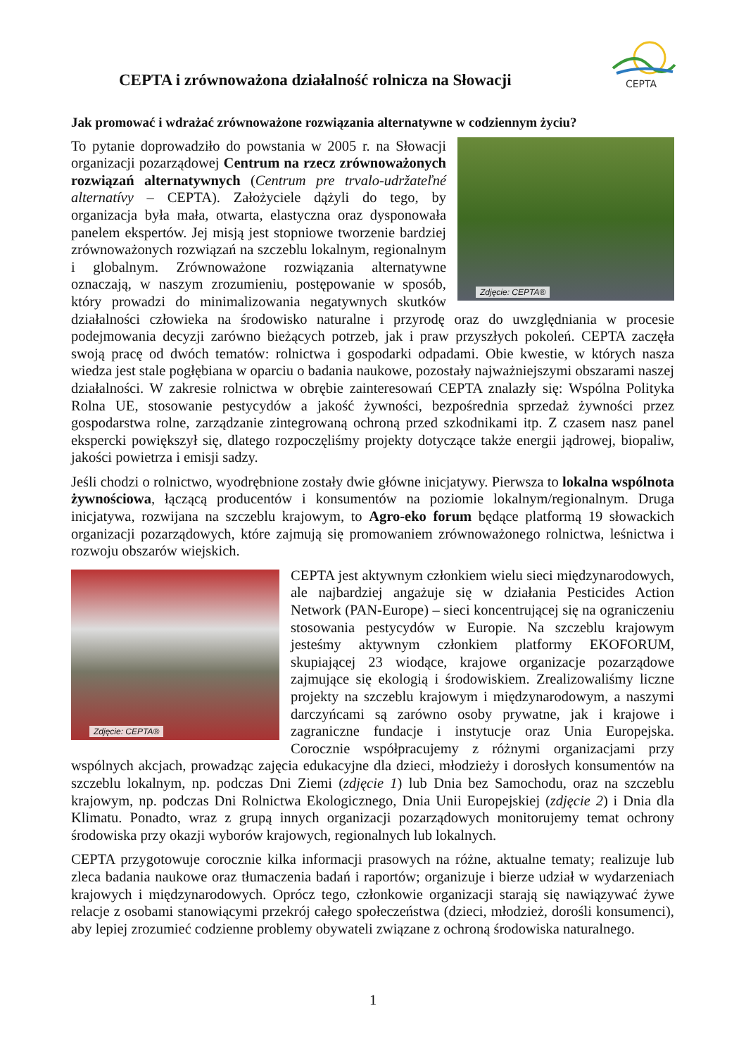CEPTA i zrównoważona działalność rolnicza na Słowacji
CEPTA
Jak promować i wdrażać zrównoważone rozwiązania alternatywne w codziennym życiu?
Zdjęcie: CEPTA®
To pytanie doprowadziło do powstania w 2005 r. na Słowacji organizacji pozarządowej Centrum na rzecz zrównoważonych rozwiązań alternatywnych (Centrum pre trvalo-udržateľné alternatívy – CEPTA). Założyciele dążyli do tego, by organizacja była mała, otwarta, elastyczna oraz dysponowała panelem ekspertów. Jej misją jest stopniowe tworzenie bardziej zrównoważonych rozwiązań na szczeblu lokalnym, regionalnym i globalnym. Zrównoważone rozwiązania alternatywne oznaczają, w naszym zrozumieniu, postępowanie w sposób, który prowadzi do minimalizowania negatywnych skutków działalności człowieka na środowisko naturalne i przyrodę oraz do uwzględniania w procesie podejmowania decyzji zarówno bieżących potrzeb, jak i praw przyszłych pokoleń. CEPTA zaczęła swoją pracę od dwóch tematów: rolnictwa i gospodarki odpadami. Obie kwestie, w których nasza wiedza jest stale pogłębiana w oparciu o badania naukowe, pozostały najważniejszymi obszarami naszej działalności. W zakresie rolnictwa w obrębie zainteresowań CEPTA znalazły się: Wspólna Polityka Rolna UE, stosowanie pestycydów a jakość żywności, bezpośrednia sprzedaż żywności przez gospodarstwa rolne, zarządzanie zintegrowaną ochroną przed szkodnikami itp. Z czasem nasz panel ekspercki powiększył się, dlatego rozpoczęliśmy projekty dotyczące także energii jądrowej, biopaliw, jakości powietrza i emisji sadzy.
Jeśli chodzi o rolnictwo, wyodrębnione zostały dwie główne inicjatywy. Pierwsza to lokalna wspólnota żywnościowa, łączącą producentów i konsumentów na poziomie lokalnym/regionalnym. Druga inicjatywa, rozwijana na szczeblu krajowym, to Agro-eko forum będące platformą 19 słowackich organizacji pozarządowych, które zajmują się promowaniem zrównoważonego rolnictwa, leśnictwa i rozwoju obszarów wiejskich.
Zdjęcie: CEPTA®
CEPTA jest aktywnym członkiem wielu sieci międzynarodowych, ale najbardziej angażuje się w działania Pesticides Action Network (PAN-Europe) – sieci koncentrującej się na ograniczeniu stosowania pestycydów w Europie. Na szczeblu krajowym jesteśmy aktywnym członkiem platformy EKOFORUM, skupiającej 23 wiodące, krajowe organizacje pozarządowe zajmujące się ekologią i środowiskiem. Zrealizowaliśmy liczne projekty na szczeblu krajowym i międzynarodowym, a naszymi darczyńcami są zarówno osoby prywatne, jak i krajowe i zagraniczne fundacje i instytucje oraz Unia Europejska. Corocznie współpracujemy z różnymi organizacjami przy wspólnych akcjach, prowadząc zajęcia edukacyjne dla dzieci, młodzieży i dorosłych konsumentów na szczeblu lokalnym, np. podczas Dni Ziemi (zdjęcie 1) lub Dnia bez Samochodu, oraz na szczeblu krajowym, np. podczas Dni Rolnictwa Ekologicznego, Dnia Unii Europejskiej (zdjęcie 2) i Dnia dla Klimatu. Ponadto, wraz z grupą innych organizacji pozarządowych monitorujemy temat ochrony środowiska przy okazji wyborów krajowych, regionalnych lub lokalnych.
CEPTA przygotowuje corocznie kilka informacji prasowych na różne, aktualne tematy; realizuje lub zleca badania naukowe oraz tłumaczenia badań i raportów; organizuje i bierze udział w wydarzeniach krajowych i międzynarodowych. Oprócz tego, członkowie organizacji starają się nawiązywać żywe relacje z osobami stanowiącymi przekrój całego społeczeństwa (dzieci, młodzież, dorośli konsumenci), aby lepiej zrozumieć codzienne problemy obywateli związane z ochroną środowiska naturalnego.
1